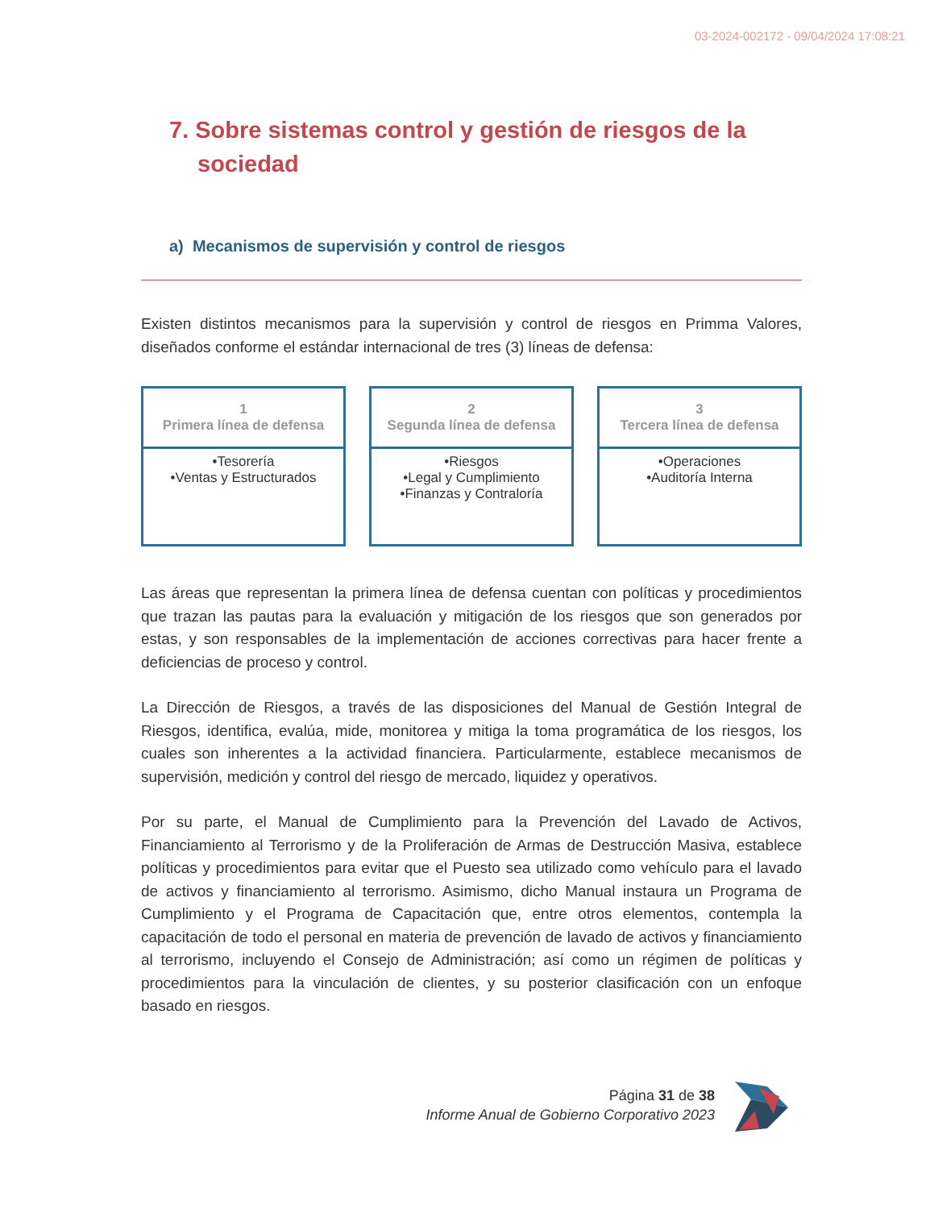03-2024-002172 - 09/04/2024 17:08:21
7. Sobre sistemas control y gestión de riesgos de la sociedad
a) Mecanismos de supervisión y control de riesgos
Existen distintos mecanismos para la supervisión y control de riesgos en Primma Valores, diseñados conforme el estándar internacional de tres (3) líneas de defensa:
1
Primera línea de defensa
•Tesorería
•Ventas y Estructurados
2
Segunda línea de defensa
•Riesgos
•Legal y Cumplimiento
•Finanzas y Contraloría
3
Tercera línea de defensa
•Operaciones
•Auditoría Interna
Las áreas que representan la primera línea de defensa cuentan con políticas y procedimientos que trazan las pautas para la evaluación y mitigación de los riesgos que son generados por estas, y son responsables de la implementación de acciones correctivas para hacer frente a deficiencias de proceso y control.
La Dirección de Riesgos, a través de las disposiciones del Manual de Gestión Integral de Riesgos, identifica, evalúa, mide, monitorea y mitiga la toma programática de los riesgos, los cuales son inherentes a la actividad financiera. Particularmente, establece mecanismos de supervisión, medición y control del riesgo de mercado, liquidez y operativos.
Por su parte, el Manual de Cumplimiento para la Prevención del Lavado de Activos, Financiamiento al Terrorismo y de la Proliferación de Armas de Destrucción Masiva, establece políticas y procedimientos para evitar que el Puesto sea utilizado como vehículo para el lavado de activos y financiamiento al terrorismo. Asimismo, dicho Manual instaura un Programa de Cumplimiento y el Programa de Capacitación que, entre otros elementos, contempla la capacitación de todo el personal en materia de prevención de lavado de activos y financiamiento al terrorismo, incluyendo el Consejo de Administración; así como un régimen de políticas y procedimientos para la vinculación de clientes, y su posterior clasificación con un enfoque basado en riesgos.
Página 31 de 38
Informe Anual de Gobierno Corporativo 2023